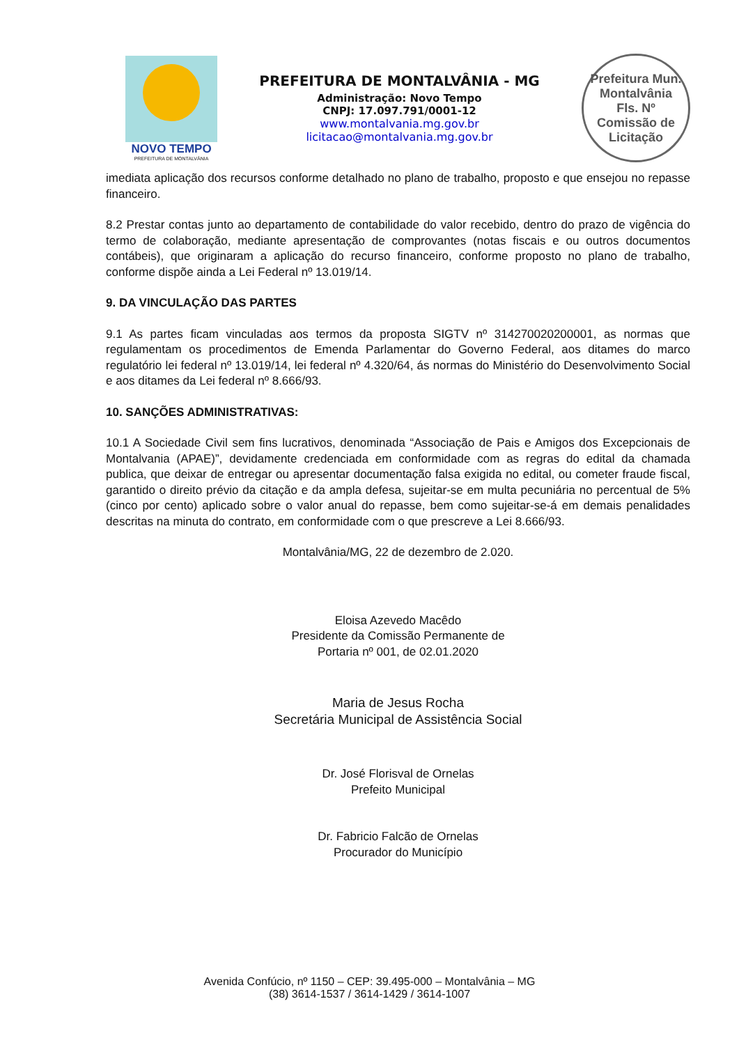NOVO TEMPO
PREFEITURA DE MONTALVÂNIA
PREFEITURA DE MONTALVÂNIA - MG
Administração: Novo Tempo
CNPJ: 17.097.791/0001-12
www.montalvania.mg.gov.br
licitacao@montalvania.mg.gov.br
Prefeitura Mun. Montalvânia
Fls. Nº
Comissão de Licitação
imediata aplicação dos recursos conforme detalhado no plano de trabalho, proposto e que ensejou no repasse financeiro.
8.2 Prestar contas junto ao departamento de contabilidade do valor recebido, dentro do prazo de vigência do termo de colaboração, mediante apresentação de comprovantes (notas fiscais e ou outros documentos contábeis), que originaram a aplicação do recurso financeiro, conforme proposto no plano de trabalho, conforme dispõe ainda a Lei Federal nº 13.019/14.
9. DA VINCULAÇÃO DAS PARTES
9.1 As partes ficam vinculadas aos termos da proposta SIGTV nº 314270020200001, as normas que regulamentam os procedimentos de Emenda Parlamentar do Governo Federal, aos ditames do marco regulatório lei federal nº 13.019/14, lei federal nº 4.320/64, ás normas do Ministério do Desenvolvimento Social e aos ditames da Lei federal nº 8.666/93.
10. SANÇÕES ADMINISTRATIVAS:
10.1 A Sociedade Civil sem fins lucrativos, denominada “Associação de Pais e Amigos dos Excepcionais de Montalvania (APAE)”, devidamente credenciada em conformidade com as regras do edital da chamada publica, que deixar de entregar ou apresentar documentação falsa exigida no edital, ou cometer fraude fiscal, garantido o direito prévio da citação e da ampla defesa, sujeitar-se em multa pecuniária no percentual de 5% (cinco por cento) aplicado sobre o valor anual do repasse, bem como sujeitar-se-á em demais penalidades descritas na minuta do contrato, em conformidade com o que prescreve a Lei 8.666/93.
Montalvânia/MG, 22 de dezembro de 2.020.
Eloisa Azevedo Macêdo
Presidente da Comissão Permanente de
Portaria nº 001, de 02.01.2020
Maria de Jesus Rocha
Secretária Municipal de Assistência Social
Dr. José Florisval de Ornelas
Prefeito Municipal
Dr. Fabricio Falcão de Ornelas
Procurador do Município
Avenida Confúcio, nº 1150 – CEP: 39.495-000 – Montalvânia – MG
(38) 3614-1537 / 3614-1429 / 3614-1007